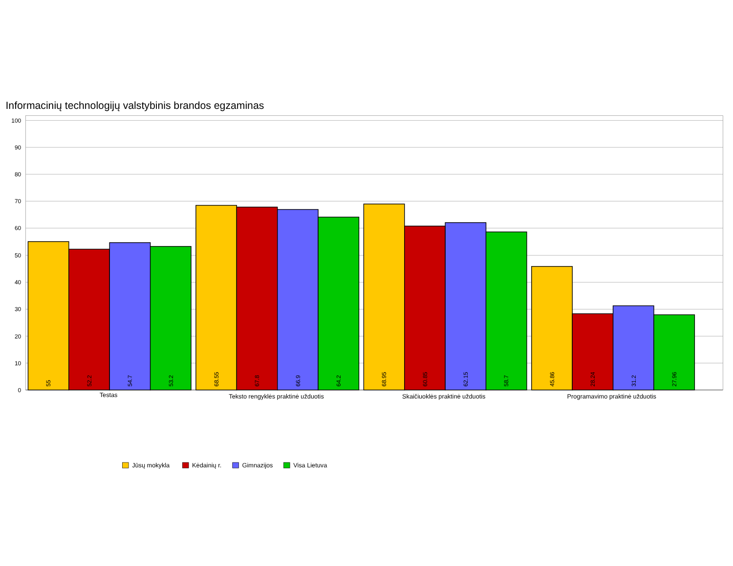Informacinių technologijų valstybinis brandos egzaminas
100
90
80
70
60
50
40
30
20
10
0
55
52.2
54.7
53.2
68.55
67.8
66.9
64.2
68.95
60.85
62.15
58.7
45.86
28.24
31.2
27.96
Testas
Teksto rengyklės praktinė užduotis
Skaičiuoklės praktinė užduotis
Programavimo praktinė užduotis
Jūsų mokykla
Kėdainių r.
Gimnazijos
Visa Lietuva